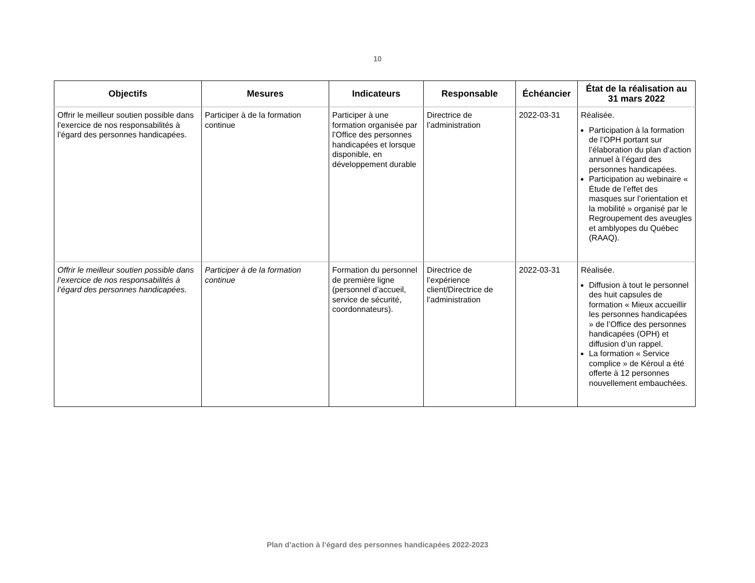10
| Objectifs | Mesures | Indicateurs | Responsable | Échéancier | État de la réalisation au 31 mars 2022 |
| --- | --- | --- | --- | --- | --- |
| Offrir le meilleur soutien possible dans l’exercice de nos responsabilités à l’égard des personnes handicapées. | Participer à de la formation continue | Participer à une formation organisée par l’Office des personnes handicapées et lorsque disponible, en développement durable | Directrice de l’administration | 2022-03-31 | Réalisée. Participation à la formation de l’OPH portant sur l’élaboration du plan d’action annuel à l’égard des personnes handicapées. Participation au webinaire « Étude de l’effet des masques sur l’orientation et la mobilité » organisé par le Regroupement des aveugles et amblyopes du Québec (RAAQ). |
| Offrir le meilleur soutien possible dans l’exercice de nos responsabilités à l’égard des personnes handicapées. | Participer à de la formation continue | Formation du personnel de première ligne (personnel d’accueil, service de sécurité, coordonnateurs). | Directrice de l’expérience client/Directrice de l’administration | 2022-03-31 | Réalisée. Diffusion à tout le personnel des huit capsules de formation « Mieux accueillir les personnes handicapées » de l’Office des personnes handicapées (OPH) et diffusion d’un rappel. La formation « Service complice » de Kéroul a été offerte à 12 personnes nouvellement embauchées. |
Plan d’action à l’égard des personnes handicapées 2022-2023